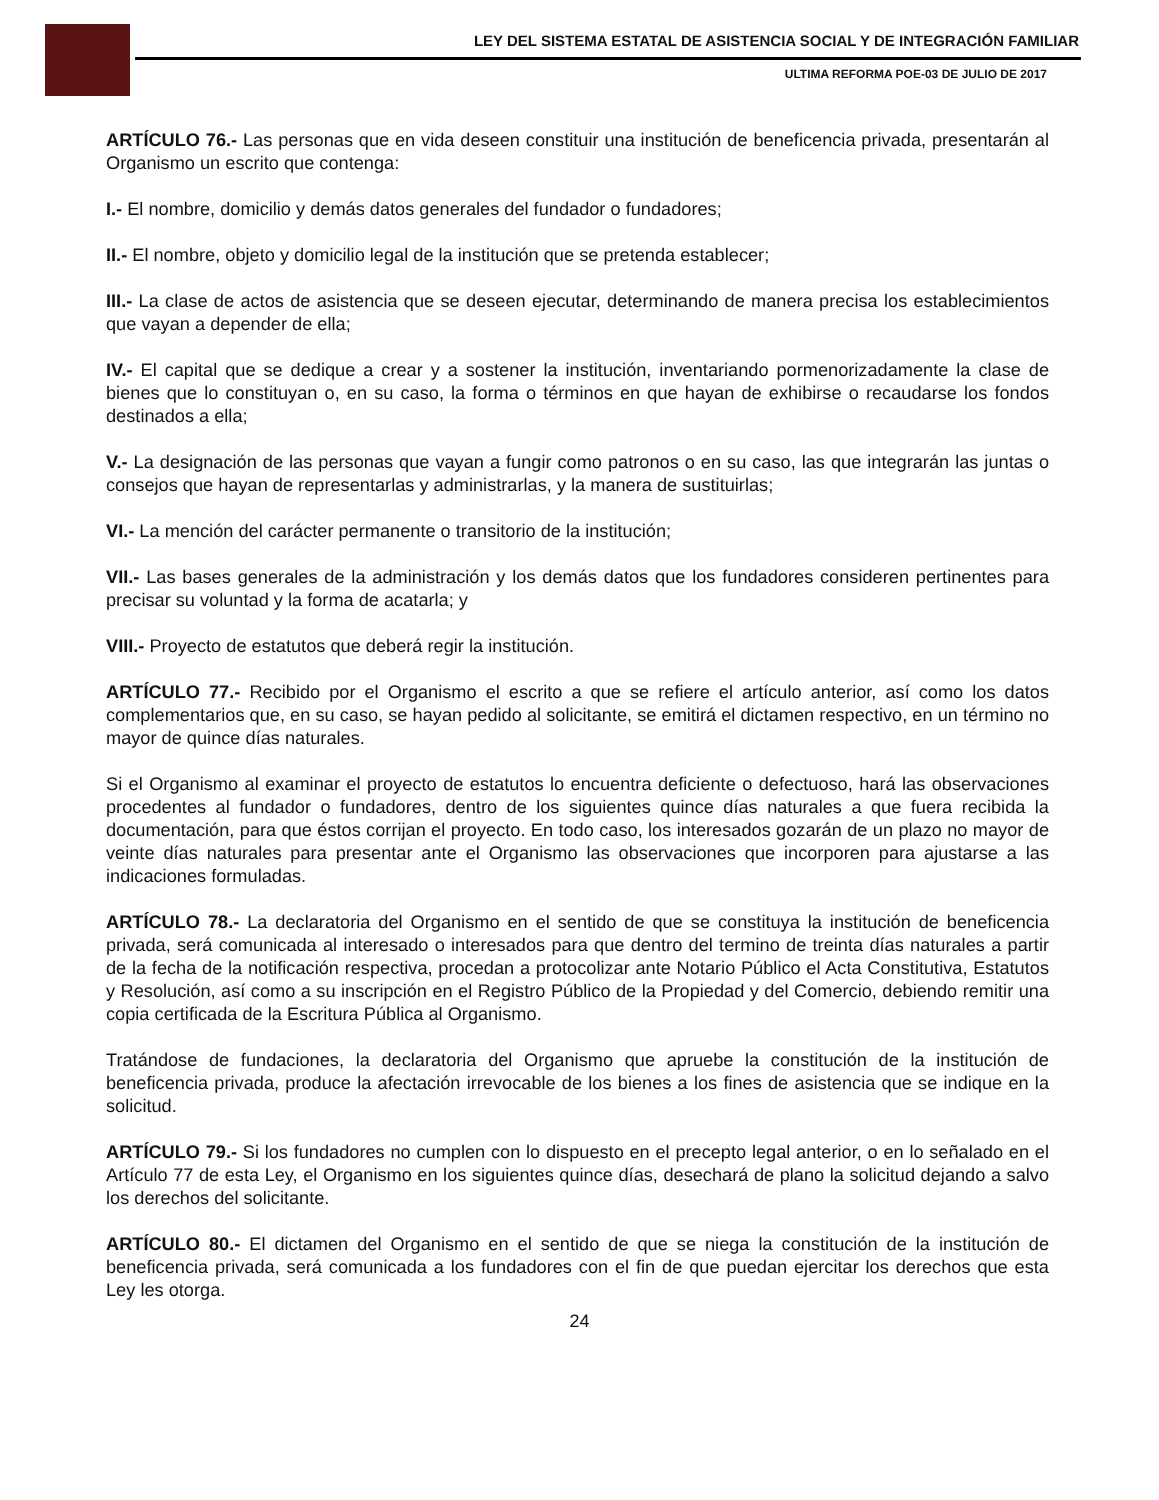LEY DEL SISTEMA ESTATAL DE ASISTENCIA SOCIAL Y DE INTEGRACIÓN FAMILIAR
ULTIMA REFORMA POE-03 DE JULIO DE 2017
ARTÍCULO 76.- Las personas que en vida deseen constituir una institución de beneficencia privada, presentarán al Organismo un escrito que contenga:
I.- El nombre, domicilio y demás datos generales del fundador o fundadores;
II.- El nombre, objeto y domicilio legal de la institución que se pretenda establecer;
III.- La clase de actos de asistencia que se deseen ejecutar, determinando de manera precisa los establecimientos que vayan a depender de ella;
IV.- El capital que se dedique a crear y a sostener la institución, inventariando pormenorizadamente la clase de bienes que lo constituyan o, en su caso, la forma o términos en que hayan de exhibirse o recaudarse los fondos destinados a ella;
V.- La designación de las personas que vayan a fungir como patronos o en su caso, las que integrarán las juntas o consejos que hayan de representarlas y administrarlas, y la manera de sustituirlas;
VI.- La mención del carácter permanente o transitorio de la institución;
VII.- Las bases generales de la administración y los demás datos que los fundadores consideren pertinentes para precisar su voluntad y la forma de acatarla; y
VIII.- Proyecto de estatutos que deberá regir la institución.
ARTÍCULO 77.- Recibido por el Organismo el escrito a que se refiere el artículo anterior, así como los datos complementarios que, en su caso, se hayan pedido al solicitante, se emitirá el dictamen respectivo, en un término no mayor de quince días naturales.
Si el Organismo al examinar el proyecto de estatutos lo encuentra deficiente o defectuoso, hará las observaciones procedentes al fundador o fundadores, dentro de los siguientes quince días naturales a que fuera recibida la documentación, para que éstos corrijan el proyecto. En todo caso, los interesados gozarán de un plazo no mayor de veinte días naturales para presentar ante el Organismo las observaciones que incorporen para ajustarse a las indicaciones formuladas.
ARTÍCULO 78.- La declaratoria del Organismo en el sentido de que se constituya la institución de beneficencia privada, será comunicada al interesado o interesados para que dentro del termino de treinta días naturales a partir de la fecha de la notificación respectiva, procedan a protocolizar ante Notario Público el Acta Constitutiva, Estatutos y Resolución, así como a su inscripción en el Registro Público de la Propiedad y del Comercio, debiendo remitir una copia certificada de la Escritura Pública al Organismo.
Tratándose de fundaciones, la declaratoria del Organismo que apruebe la constitución de la institución de beneficencia privada, produce la afectación irrevocable de los bienes a los fines de asistencia que se indique en la solicitud.
ARTÍCULO 79.- Si los fundadores no cumplen con lo dispuesto en el precepto legal anterior, o en lo señalado en el Artículo 77 de esta Ley, el Organismo en los siguientes quince días, desechará de plano la solicitud dejando a salvo los derechos del solicitante.
ARTÍCULO 80.- El dictamen del Organismo en el sentido de que se niega la constitución de la institución de beneficencia privada, será comunicada a los fundadores con el fin de que puedan ejercitar los derechos que esta Ley les otorga.
24